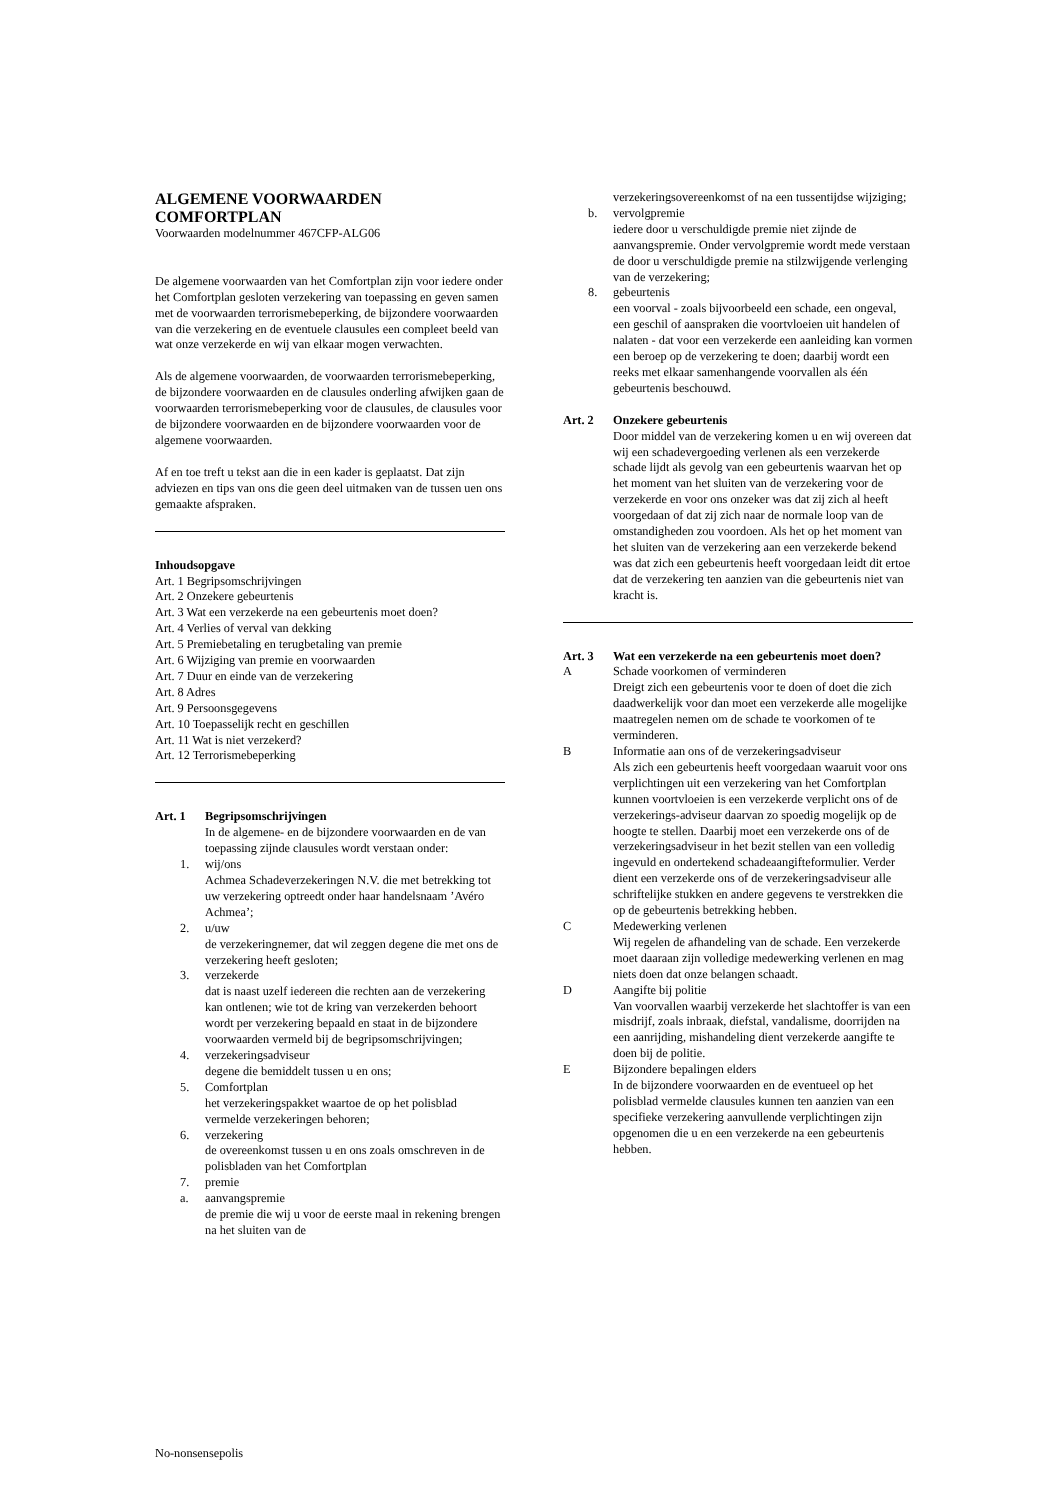ALGEMENE VOORWAARDEN
COMFORTPLAN
Voorwaarden modelnummer 467CFP-ALG06
De algemene voorwaarden van het Comfortplan zijn voor iedere onder het Comfortplan gesloten verzekering van toepassing en geven samen met de voorwaarden terrorismebeperking, de bijzondere voorwaarden van die verzekering en de eventuele clausules een compleet beeld van wat onze verzekerde en wij van elkaar mogen verwachten.
Als de algemene voorwaarden, de voorwaarden terrorismebeperking, de bijzondere voorwaarden en de clausules onderling afwijken gaan de voorwaarden terrorismebeperking voor de clausules, de clausules voor de bijzondere voorwaarden en de bijzondere voorwaarden voor de algemene voorwaarden.
Af en toe treft u tekst aan die in een kader is geplaatst. Dat zijn adviezen en tips van ons die geen deel uitmaken van de tussen uen ons gemaakte afspraken.
Inhoudsopgave
Art. 1 Begripsomschrijvingen
Art. 2 Onzekere gebeurtenis
Art. 3 Wat een verzekerde na een gebeurtenis moet doen?
Art. 4 Verlies of verval van dekking
Art. 5 Premiebetaling en terugbetaling van premie
Art. 6 Wijziging van premie en voorwaarden
Art. 7 Duur en einde van de verzekering
Art. 8 Adres
Art. 9 Persoonsgegevens
Art. 10 Toepasselijk recht en geschillen
Art. 11 Wat is niet verzekerd?
Art. 12 Terrorismebeperking
Art. 1 Begripsomschrijvingen
In de algemene- en de bijzondere voorwaarden en de van toepassing zijnde clausules wordt verstaan onder:
1. wij/ons
Achmea Schadeverzekeringen N.V. die met betrekking tot uw verzekering optreedt onder haar handelsnaam ’Avéro Achmea’;
2. u/uw
de verzekeringnemer, dat wil zeggen degene die met ons de verzekering heeft gesloten;
3. verzekerde
dat is naast uzelf iedereen die rechten aan de verzekering kan ontlenen; wie tot de kring van verzekerden behoort wordt per verzekering bepaald en staat in de bijzondere voorwaarden vermeld bij de begripsomschrijvingen;
4. verzekeringsadviseur
degene die bemiddelt tussen u en ons;
5. Comfortplan
het verzekeringspakket waartoe de op het polisblad vermelde verzekeringen behoren;
6. verzekering
de overeenkomst tussen u en ons zoals omschreven in de polisbladen van het Comfortplan
7. premie
a. aanvangspremie
de premie die wij u voor de eerste maal in rekening brengen na het sluiten van de
verzekeringsovereenkomst of na een tussentijdse wijziging;
b. vervolgpremie
iedere door u verschuldigde premie niet zijnde de aanvangspremie. Onder vervolgpremie wordt mede verstaan de door u verschuldigde premie na stilzwijgende verlenging van de verzekering;
8. gebeurtenis
een voorval - zoals bijvoorbeeld een schade, een ongeval, een geschil of aanspraken die voortvloeien uit handelen of nalaten - dat voor een verzekerde een aanleiding kan vormen een beroep op de verzekering te doen; daarbij wordt een reeks met elkaar samenhangende voorvallen als één gebeurtenis beschouwd.
Art. 2 Onzekere gebeurtenis
Door middel van de verzekering komen u en wij overeen dat wij een schadevergoeding verlenen als een verzekerde schade lijdt als gevolg van een gebeurtenis waarvan het op het moment van het sluiten van de verzekering voor de verzekerde en voor ons onzeker was dat zij zich al heeft voorgedaan of dat zij zich naar de normale loop van de omstandigheden zou voordoen. Als het op het moment van het sluiten van de verzekering aan een verzekerde bekend was dat zich een gebeurtenis heeft voorgedaan leidt dit ertoe dat de verzekering ten aanzien van die gebeurtenis niet van kracht is.
Art. 3 Wat een verzekerde na een gebeurtenis moet doen?
A Schade voorkomen of verminderen
Dreigt zich een gebeurtenis voor te doen of doet die zich daadwerkelijk voor dan moet een verzekerde alle mogelijke maatregelen nemen om de schade te voorkomen of te verminderen.
B Informatie aan ons of de verzekeringsadviseur
Als zich een gebeurtenis heeft voorgedaan waaruit voor ons verplichtingen uit een verzekering van het Comfortplan kunnen voortvloeien is een verzekerde verplicht ons of de verzekerings-adviseur daarvan zo spoedig mogelijk op de hoogte te stellen. Daarbij moet een verzekerde ons of de verzekeringsadviseur in het bezit stellen van een volledig ingevuld en ondertekend schadeaangifteformulier. Verder dient een verzekerde ons of de verzekeringsadviseur alle schriftelijke stukken en andere gegevens te verstrekken die op de gebeurtenis betrekking hebben.
C Medewerking verlenen
Wij regelen de afhandeling van de schade. Een verzekerde moet daaraan zijn volledige medewerking verlenen en mag niets doen dat onze belangen schaadt.
D Aangifte bij politie
Van voorvallen waarbij verzekerde het slachtoffer is van een misdrijf, zoals inbraak, diefstal, vandalisme, doorrijden na een aanrijding, mishandeling dient verzekerde aangifte te doen bij de politie.
E Bijzondere bepalingen elders
In de bijzondere voorwaarden en de eventueel op het polisblad vermelde clausules kunnen ten aanzien van een specifieke verzekering aanvullende verplichtingen zijn opgenomen die u en een verzekerde na een gebeurtenis hebben.
No-nonsensepolis